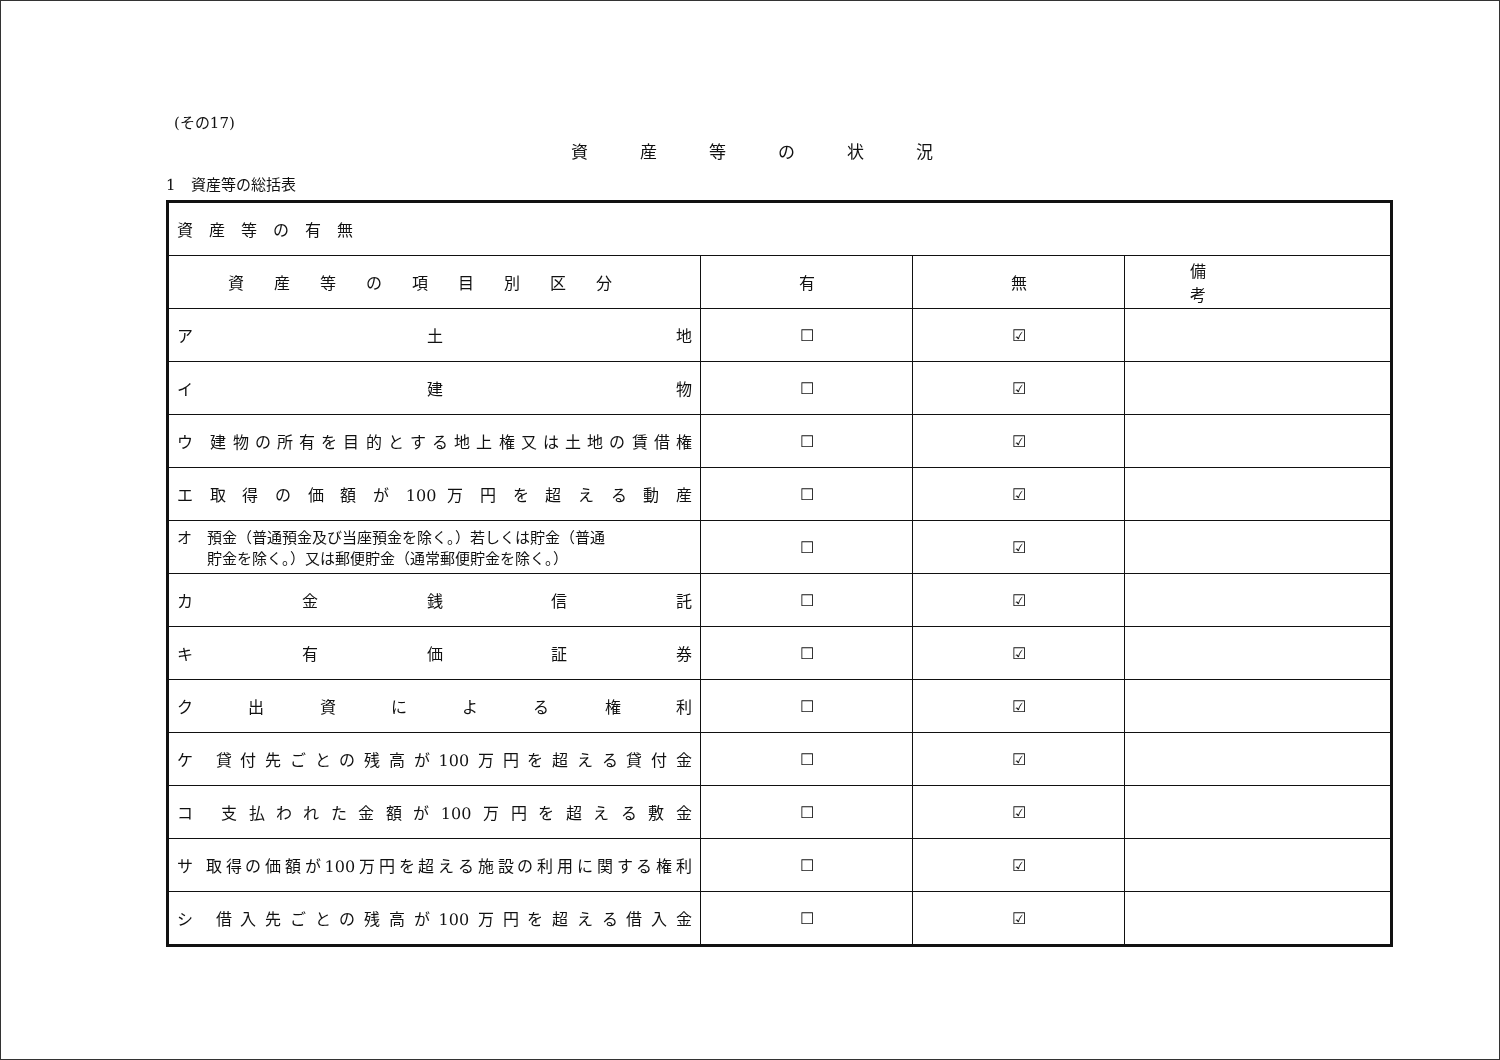(その17)
資産等の状況
1　資産等の総括表
| 資産等の有無 | | | |
| 資産等の項目別区分 | 有 | 無 | 備考 |
| ア 土 地 | ☐ | ☑ | |
| イ 建 物 | ☐ | ☑ | |
| ウ 建物の所有を目的とする地上権又は土地の賃借権 | ☐ | ☑ | |
| エ 取 得 の 価 額 が 100 万 円 を 超 え る 動 産 | ☐ | ☑ | |
| オ 預金（普通預金及び当座預金を除く。）若しくは貯金（普通 貯金を除く。）又は郵便貯金（通常郵便貯金を除く。） | ☐ | ☑ | |
| カ 金 銭 信 託 | ☐ | ☑ | |
| キ 有 価 証 券 | ☐ | ☑ | |
| ク 出 資 に よ る 権 利 | ☐ | ☑ | |
| ケ 貸付先ごとの残高が100万円を超える貸付金 | ☐ | ☑ | |
| コ 支払われた金額が100万円を超える敷金 | ☐ | ☑ | |
| サ 取得の価額が100万円を超える施設の利用に関する権利 | ☐ | ☑ | |
| シ 借入先ごとの残高が100万円を超える借入金 | ☐ | ☑ | |